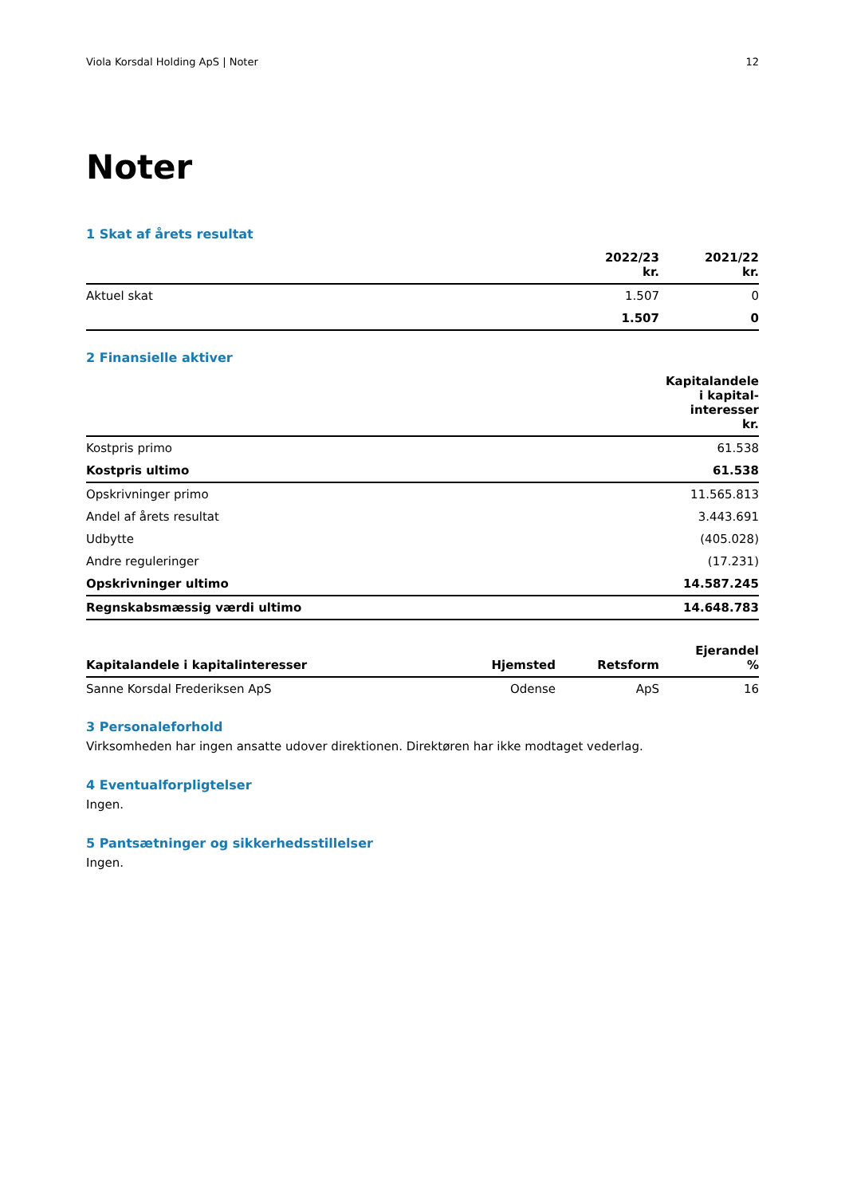Viola Korsdal Holding ApS | Noter 12
Noter
1 Skat af årets resultat
| | 2022/23 kr. | 2021/22 kr. |
| --- | --- | --- |
| Aktuel skat | 1.507 | 0 |
| | 1.507 | 0 |
2 Finansielle aktiver
| | Kapitalandele i kapital- interesser kr. |
| --- | --- |
| Kostpris primo | 61.538 |
| Kostpris ultimo | 61.538 |
| Opskrivninger primo | 11.565.813 |
| Andel af årets resultat | 3.443.691 |
| Udbytte | (405.028) |
| Andre reguleringer | (17.231) |
| Opskrivninger ultimo | 14.587.245 |
| Regnskabsmæssig værdi ultimo | 14.648.783 |
| Kapitalandele i kapitalinteresser | Hjemsted | Retsform | Ejerandel % |
| --- | --- | --- | --- |
| Sanne Korsdal Frederiksen ApS | Odense | ApS | 16 |
3 Personaleforhold
Virksomheden har ingen ansatte udover direktionen. Direktøren har ikke modtaget vederlag.
4 Eventualforpligtelser
Ingen.
5 Pantsætninger og sikkerhedsstillelser
Ingen.